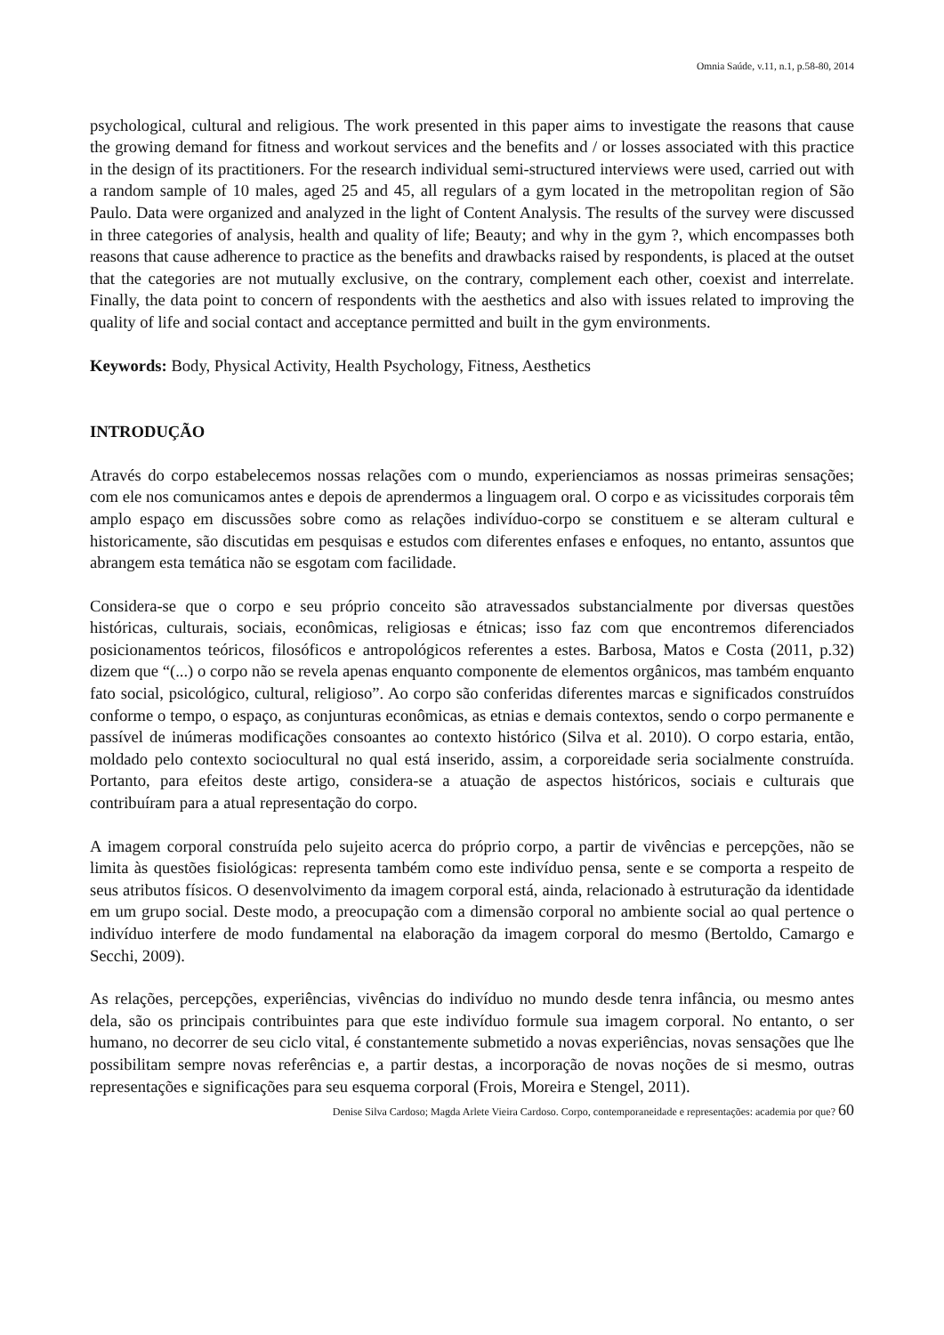Omnia Saúde, v.11, n.1, p.58-80, 2014
psychological, cultural and religious. The work presented in this paper aims to investigate the reasons that cause the growing demand for fitness and workout services and the benefits and / or losses associated with this practice in the design of its practitioners. For the research individual semi-structured interviews were used, carried out with a random sample of 10 males, aged 25 and 45, all regulars of a gym located in the metropolitan region of São Paulo. Data were organized and analyzed in the light of Content Analysis. The results of the survey were discussed in three categories of analysis, health and quality of life; Beauty; and why in the gym ?, which encompasses both reasons that cause adherence to practice as the benefits and drawbacks raised by respondents, is placed at the outset that the categories are not mutually exclusive, on the contrary, complement each other, coexist and interrelate. Finally, the data point to concern of respondents with the aesthetics and also with issues related to improving the quality of life and social contact and acceptance permitted and built in the gym environments.
Keywords: Body, Physical Activity, Health Psychology, Fitness, Aesthetics
INTRODUÇÃO
Através do corpo estabelecemos nossas relações com o mundo, experienciamos as nossas primeiras sensações; com ele nos comunicamos antes e depois de aprendermos a linguagem oral. O corpo e as vicissitudes corporais têm amplo espaço em discussões sobre como as relações indivíduo-corpo se constituem e se alteram cultural e historicamente, são discutidas em pesquisas e estudos com diferentes enfases e enfoques, no entanto, assuntos que abrangem esta temática não se esgotam com facilidade.
Considera-se que o corpo e seu próprio conceito são atravessados substancialmente por diversas questões históricas, culturais, sociais, econômicas, religiosas e étnicas; isso faz com que encontremos diferenciados posicionamentos teóricos, filosóficos e antropológicos referentes a estes. Barbosa, Matos e Costa (2011, p.32) dizem que “(...) o corpo não se revela apenas enquanto componente de elementos orgânicos, mas também enquanto fato social, psicológico, cultural, religioso”. Ao corpo são conferidas diferentes marcas e significados construídos conforme o tempo, o espaço, as conjunturas econômicas, as etnias e demais contextos, sendo o corpo permanente e passível de inúmeras modificações consoantes ao contexto histórico (Silva et al. 2010). O corpo estaria, então, moldado pelo contexto sociocultural no qual está inserido, assim, a corporeidade seria socialmente construída. Portanto, para efeitos deste artigo, considera-se a atuação de aspectos históricos, sociais e culturais que contribuíram para a atual representação do corpo.
A imagem corporal construída pelo sujeito acerca do próprio corpo, a partir de vivências e percepções, não se limita às questões fisiológicas: representa também como este indivíduo pensa, sente e se comporta a respeito de seus atributos físicos. O desenvolvimento da imagem corporal está, ainda, relacionado à estruturação da identidade em um grupo social. Deste modo, a preocupação com a dimensão corporal no ambiente social ao qual pertence o indivíduo interfere de modo fundamental na elaboração da imagem corporal do mesmo (Bertoldo, Camargo e Secchi, 2009).
As relações, percepções, experiências, vivências do indivíduo no mundo desde tenra infância, ou mesmo antes dela, são os principais contribuintes para que este indivíduo formule sua imagem corporal. No entanto, o ser humano, no decorrer de seu ciclo vital, é constantemente submetido a novas experiências, novas sensações que lhe possibilitam sempre novas referências e, a partir destas, a incorporação de novas noções de si mesmo, outras representações e significações para seu esquema corporal (Frois, Moreira e Stengel, 2011).
Denise Silva Cardoso; Magda Arlete Vieira Cardoso. Corpo, contemporaneidade e representações: academia por que? 60